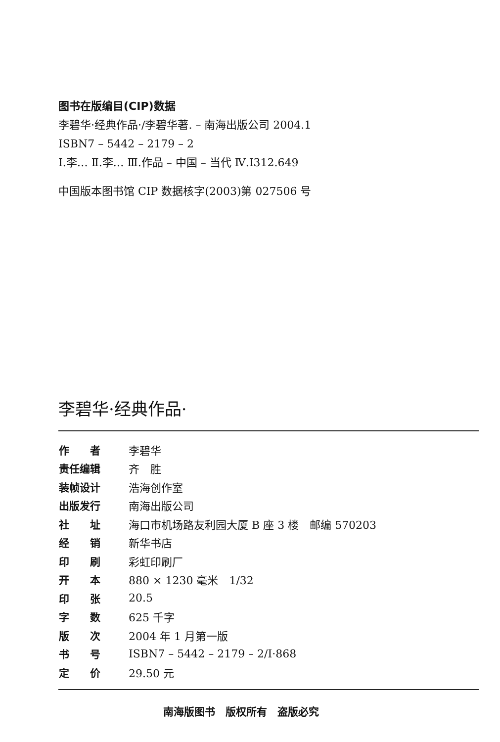图书在版编目(CIP)数据
李碧华·经典作品·/李碧华著. – 南海出版公司 2004.1
ISBN7 – 5442 – 2179 – 2
Ⅰ.李… Ⅱ.李… Ⅲ.作品 – 中国 – 当代 Ⅳ.I312.649
中国版本图书馆 CIP 数据核字(2003)第 027506 号
李碧华·经典作品·
| 作 者 | 李碧华 |
| 责任编辑 | 齐 胜 |
| 装帧设计 | 浩海创作室 |
| 出版发行 | 南海出版公司 |
| 社 址 | 海口市机场路友利园大厦 B 座 3 楼 邮编 570203 |
| 经 销 | 新华书店 |
| 印 刷 | 彩虹印刷厂 |
| 开 本 | 880 × 1230 毫米 1/32 |
| 印 张 | 20.5 |
| 字 数 | 625 千字 |
| 版 次 | 2004 年 1 月第一版 |
| 书 号 | ISBN7 – 5442 – 2179 – 2/I·868 |
| 定 价 | 29.50 元 |
南海版图书　版权所有　盗版必究